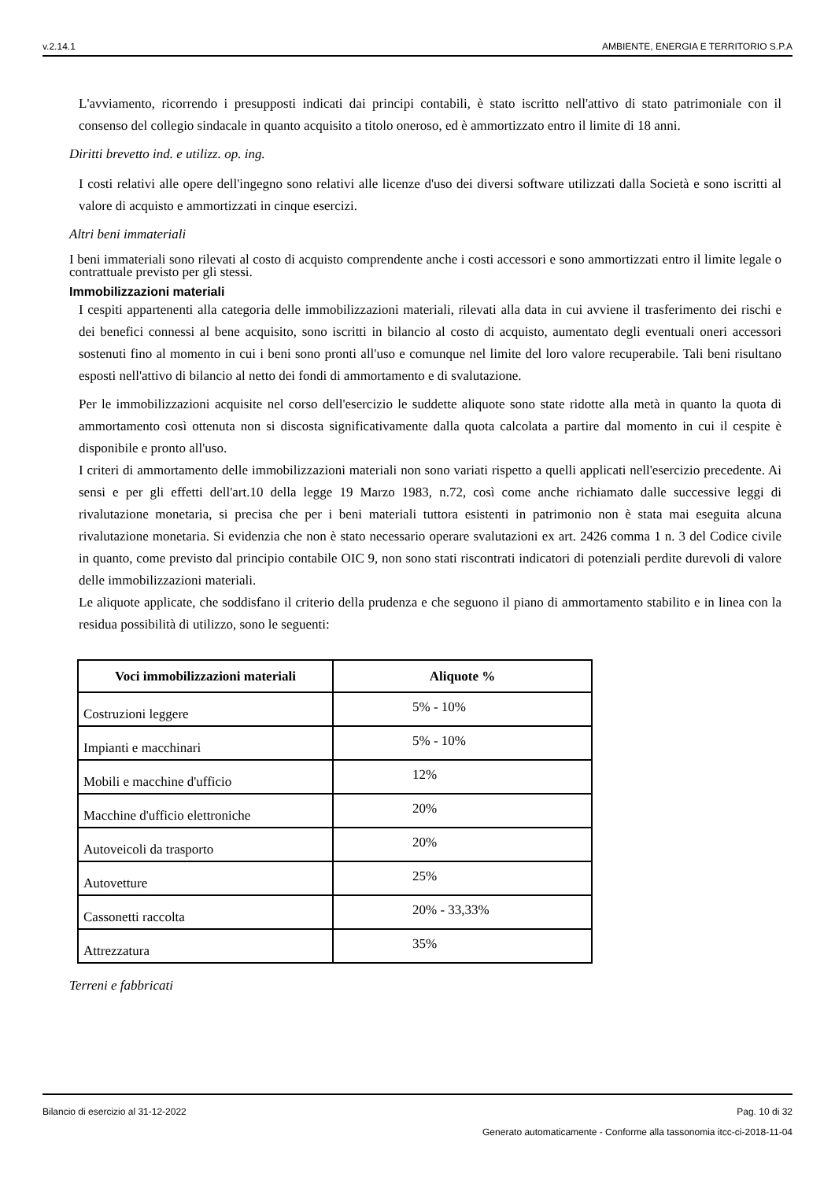v.2.14.1 AMBIENTE, ENERGIA E TERRITORIO S.P.A
L'avviamento, ricorrendo i presupposti indicati dai principi contabili, è stato iscritto nell'attivo di stato patrimoniale con il consenso del collegio sindacale in quanto acquisito a titolo oneroso, ed è ammortizzato entro il limite di 18 anni.
Diritti brevetto ind. e utilizz. op. ing.
I costi relativi alle opere dell'ingegno sono relativi alle licenze d'uso dei diversi software utilizzati dalla Società e sono iscritti al valore di acquisto e ammortizzati in cinque esercizi.
Altri beni immateriali
I beni immateriali sono rilevati al costo di acquisto comprendente anche i costi accessori e sono ammortizzati entro il limite legale o contrattuale previsto per gli stessi.
Immobilizzazioni materiali
I cespiti appartenenti alla categoria delle immobilizzazioni materiali, rilevati alla data in cui avviene il trasferimento dei rischi e dei benefici connessi al bene acquisito, sono iscritti in bilancio al costo di acquisto, aumentato degli eventuali oneri accessori sostenuti fino al momento in cui i beni sono pronti all'uso e comunque nel limite del loro valore recuperabile. Tali beni risultano esposti nell'attivo di bilancio al netto dei fondi di ammortamento e di svalutazione.
Per le immobilizzazioni acquisite nel corso dell'esercizio le suddette aliquote sono state ridotte alla metà in quanto la quota di ammortamento così ottenuta non si discosta significativamente dalla quota calcolata a partire dal momento in cui il cespite è disponibile e pronto all'uso.
I criteri di ammortamento delle immobilizzazioni materiali non sono variati rispetto a quelli applicati nell'esercizio precedente. Ai sensi e per gli effetti dell'art.10 della legge 19 Marzo 1983, n.72, così come anche richiamato dalle successive leggi di rivalutazione monetaria, si precisa che per i beni materiali tuttora esistenti in patrimonio non è stata mai eseguita alcuna rivalutazione monetaria. Si evidenzia che non è stato necessario operare svalutazioni ex art. 2426 comma 1 n. 3 del Codice civile in quanto, come previsto dal principio contabile OIC 9, non sono stati riscontrati indicatori di potenziali perdite durevoli di valore delle immobilizzazioni materiali.
Le aliquote applicate, che soddisfano il criterio della prudenza e che seguono il piano di ammortamento stabilito e in linea con la residua possibilità di utilizzo, sono le seguenti:
| Voci immobilizzazioni materiali | Aliquote % |
| --- | --- |
| Costruzioni leggere | 5% - 10% |
| Impianti e macchinari | 5% - 10% |
| Mobili e macchine d'ufficio | 12% |
| Macchine d'ufficio elettroniche | 20% |
| Autoveicoli da trasporto | 20% |
| Autovetture | 25% |
| Cassonetti raccolta | 20% - 33,33% |
| Attrezzatura | 35% |
Terreni e fabbricati
Bilancio di esercizio al 31-12-2022 Pag. 10 di 32
Generato automaticamente - Conforme alla tassonomia itcc-ci-2018-11-04